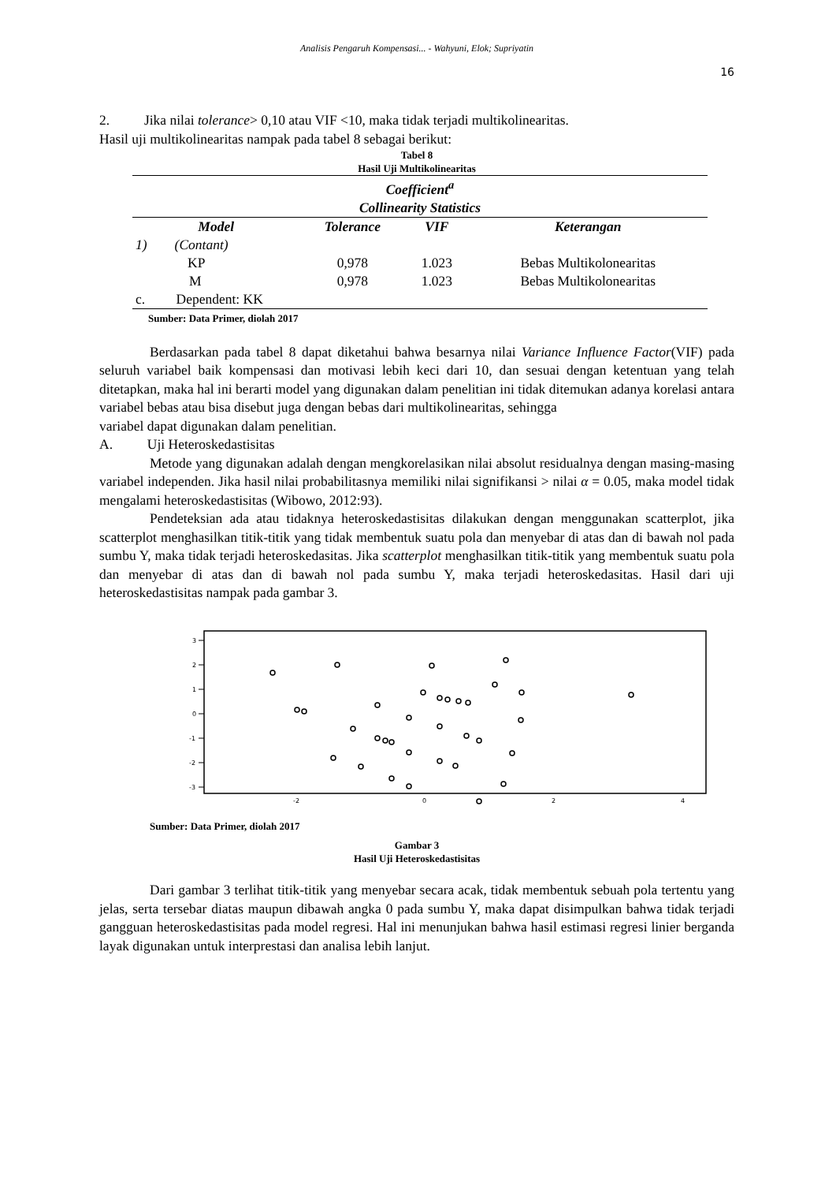Analisis Pengaruh Kompensasi... - Wahyuni, Elok; Supriyatin
16
2. Jika nilai tolerance> 0,10 atau VIF <10, maka tidak terjadi multikolinearitas.
Hasil uji multikolinearitas nampak pada tabel 8 sebagai berikut:
Tabel 8
Hasil Uji Multikolinearitas
| Coefficient<sup>a</sup> Collinearity Statistics | | | |
| --- | --- | --- | --- |
| Model | Tolerance | VIF | Keterangan |
| 1) (Contant) | | | |
| KP | 0,978 | 1.023 | Bebas Multikolonearitas |
| M | 0,978 | 1.023 | Bebas Multikolonearitas |
| c. Dependent: KK | | | |
| Sumber: Data Primer, diolah 2017 | | | |
Berdasarkan pada tabel 8 dapat diketahui bahwa besarnya nilai Variance Influence Factor(VIF) pada seluruh variabel baik kompensasi dan motivasi lebih keci dari 10, dan sesuai dengan ketentuan yang telah ditetapkan, maka hal ini berarti model yang digunakan dalam penelitian ini tidak ditemukan adanya korelasi antara variabel bebas atau bisa disebut juga dengan bebas dari multikolinearitas, sehingga
variabel dapat digunakan dalam penelitian.
A. Uji Heteroskedastisitas
Metode yang digunakan adalah dengan mengkorelasikan nilai absolut residualnya dengan masing-masing variabel independen. Jika hasil nilai probabilitasnya memiliki nilai signifikansi > nilai α = 0.05, maka model tidak mengalami heteroskedastisitas (Wibowo, 2012:93).
Pendeteksian ada atau tidaknya heteroskedastisitas dilakukan dengan menggunakan scatterplot, jika scatterplot menghasilkan titik-titik yang tidak membentuk suatu pola dan menyebar di atas dan di bawah nol pada sumbu Y, maka tidak terjadi heteroskedasitas. Jika scatterplot menghasilkan titik-titik yang membentuk suatu pola dan menyebar di atas dan di bawah nol pada sumbu Y, maka terjadi heteroskedasitas. Hasil dari uji heteroskedastisitas nampak pada gambar 3.
3
2
1
0
-1
-2
-3
-2
0
2
4
Sumber: Data Primer, diolah 2017
Gambar 3
Hasil Uji Heteroskedastisitas
Dari gambar 3 terlihat titik-titik yang menyebar secara acak, tidak membentuk sebuah pola tertentu yang jelas, serta tersebar diatas maupun dibawah angka 0 pada sumbu Y, maka dapat disimpulkan bahwa tidak terjadi gangguan heteroskedastisitas pada model regresi. Hal ini menunjukan bahwa hasil estimasi regresi linier berganda layak digunakan untuk interprestasi dan analisa lebih lanjut.